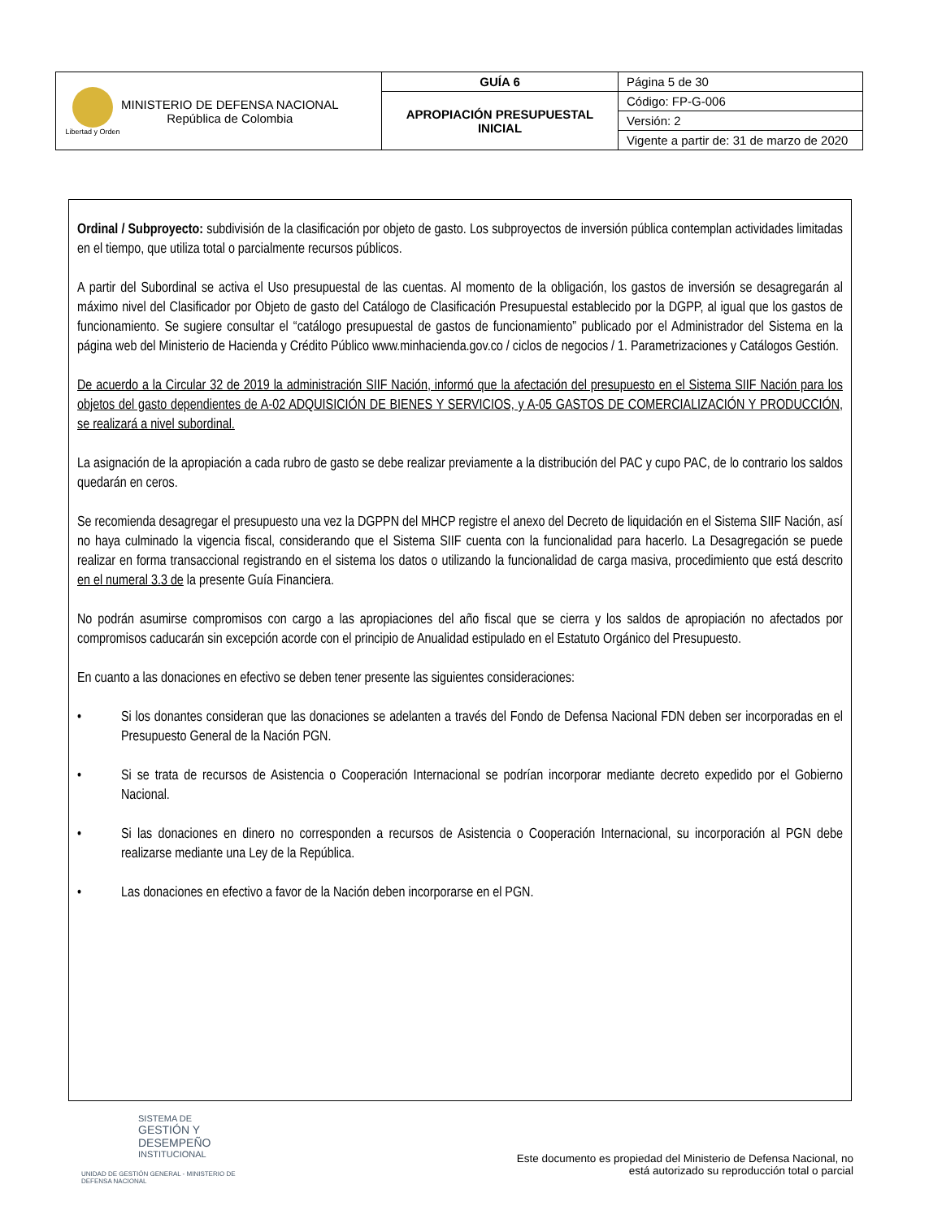| Libertad y Orden MINISTERIO DE DEFENSA NACIONAL República de Colombia | GUÍA 6 | Página 5 de 30 |
| | APROPIACIÓN PRESUPUESTAL INICIAL | Código: FP-G-006 |
| | | Versión: 2 |
| | | Vigente a partir de: 31 de marzo de 2020 |
Ordinal / Subproyecto: subdivisión de la clasificación por objeto de gasto. Los subproyectos de inversión pública contemplan actividades limitadas en el tiempo, que utiliza total o parcialmente recursos públicos.
A partir del Subordinal se activa el Uso presupuestal de las cuentas. Al momento de la obligación, los gastos de inversión se desagregarán al máximo nivel del Clasificador por Objeto de gasto del Catálogo de Clasificación Presupuestal establecido por la DGPP, al igual que los gastos de funcionamiento. Se sugiere consultar el “catálogo presupuestal de gastos de funcionamiento” publicado por el Administrador del Sistema en la página web del Ministerio de Hacienda y Crédito Público www.minhacienda.gov.co / ciclos de negocios / 1. Parametrizaciones y Catálogos Gestión.
De acuerdo a la Circular 32 de 2019 la administración SIIF Nación, informó que la afectación del presupuesto en el Sistema SIIF Nación para los objetos del gasto dependientes de A-02 ADQUISICIÓN DE BIENES Y SERVICIOS, y A-05 GASTOS DE COMERCIALIZACIÓN Y PRODUCCIÓN, se realizará a nivel subordinal.
La asignación de la apropiación a cada rubro de gasto se debe realizar previamente a la distribución del PAC y cupo PAC, de lo contrario los saldos quedarán en ceros.
Se recomienda desagregar el presupuesto una vez la DGPPN del MHCP registre el anexo del Decreto de liquidación en el Sistema SIIF Nación, así no haya culminado la vigencia fiscal, considerando que el Sistema SIIF cuenta con la funcionalidad para hacerlo. La Desagregación se puede realizar en forma transaccional registrando en el sistema los datos o utilizando la funcionalidad de carga masiva, procedimiento que está descrito en el numeral 3.3 de la presente Guía Financiera.
No podrán asumirse compromisos con cargo a las apropiaciones del año fiscal que se cierra y los saldos de apropiación no afectados por compromisos caducarán sin excepción acorde con el principio de Anualidad estipulado en el Estatuto Orgánico del Presupuesto.
En cuanto a las donaciones en efectivo se deben tener presente las siguientes consideraciones:
• Si los donantes consideran que las donaciones se adelanten a través del Fondo de Defensa Nacional FDN deben ser incorporadas en el Presupuesto General de la Nación PGN.
• Si se trata de recursos de Asistencia o Cooperación Internacional se podrían incorporar mediante decreto expedido por el Gobierno Nacional.
• Si las donaciones en dinero no corresponden a recursos de Asistencia o Cooperación Internacional, su incorporación al PGN debe realizarse mediante una Ley de la República.
• Las donaciones en efectivo a favor de la Nación deben incorporarse en el PGN.
SISTEMA DE
GESTIÓN Y DESEMPEÑO
INSTITUCIONAL
UNIDAD DE GESTIÓN GENERAL - MINISTERIO DE DEFENSA NACIONAL
Este documento es propiedad del Ministerio de Defensa Nacional, no
está autorizado su reproducción total o parcial